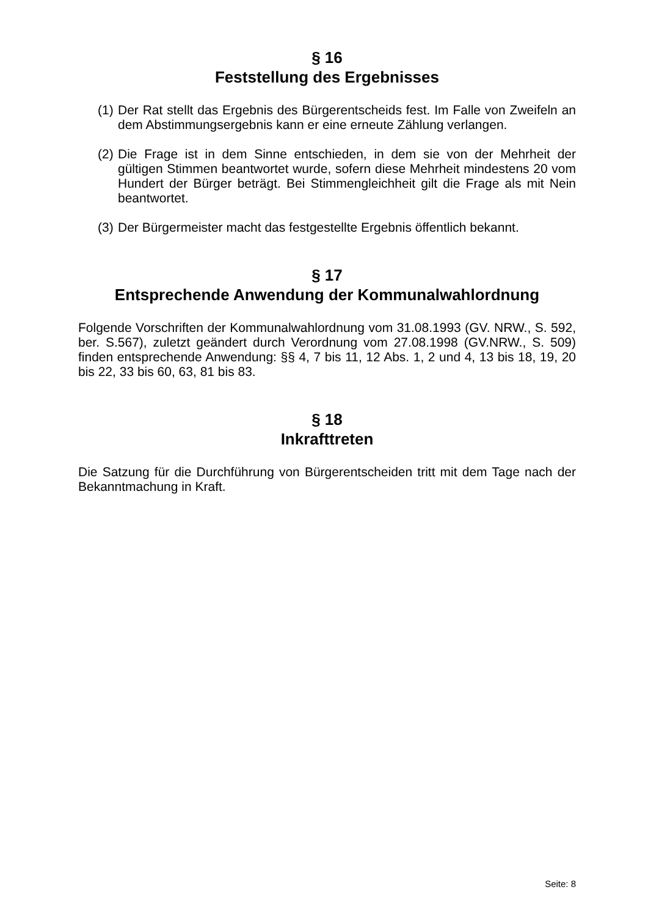§ 16
Feststellung des Ergebnisses
(1) Der Rat stellt das Ergebnis des Bürgerentscheids fest. Im Falle von Zweifeln an dem Abstimmungsergebnis kann er eine erneute Zählung verlangen.
(2) Die Frage ist in dem Sinne entschieden, in dem sie von der Mehrheit der gültigen Stimmen beantwortet wurde, sofern diese Mehrheit mindestens 20 vom Hundert der Bürger beträgt. Bei Stimmengleichheit gilt die Frage als mit Nein beantwortet.
(3) Der Bürgermeister macht das festgestellte Ergebnis öffentlich bekannt.
§ 17
Entsprechende Anwendung der Kommunalwahlordnung
Folgende Vorschriften der Kommunalwahlordnung vom 31.08.1993 (GV. NRW., S. 592, ber. S.567), zuletzt geändert durch Verordnung vom 27.08.1998 (GV.NRW., S. 509) finden entsprechende Anwendung: §§ 4, 7 bis 11, 12 Abs. 1, 2 und 4, 13 bis 18, 19, 20 bis 22, 33 bis 60, 63, 81 bis 83.
§ 18
Inkrafttreten
Die Satzung für die Durchführung von Bürgerentscheiden tritt mit dem Tage nach der Bekanntmachung in Kraft.
Seite: 8